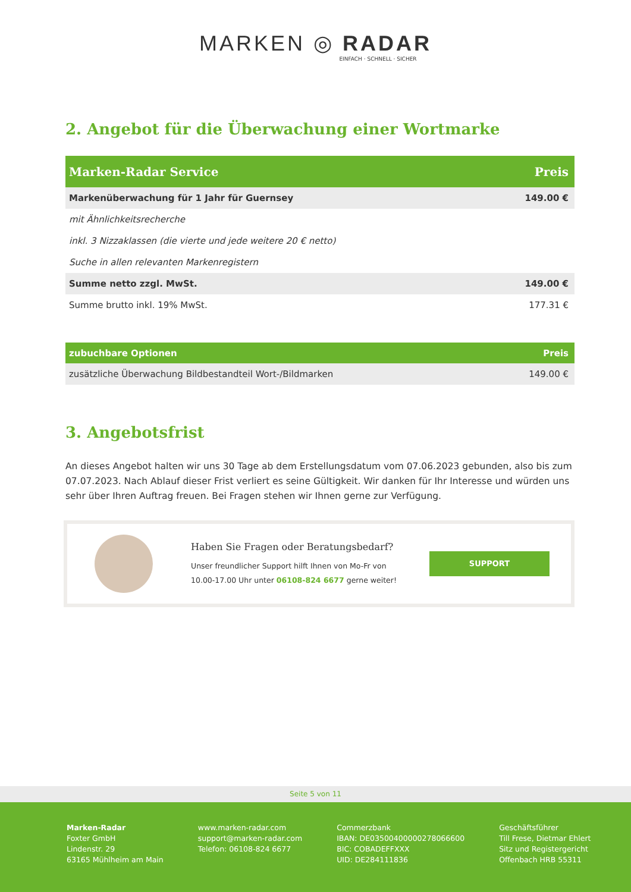MARKEN ◎ RADAR
EINFACH · SCHNELL · SICHER
2. Angebot für die Überwachung einer Wortmarke
| Marken-Radar Service | Preis |
| --- | --- |
| Markenüberwachung für 1 Jahr für Guernsey | 149.00 € |
| mit Ähnlichkeitsrecherche | |
| inkl. 3 Nizzaklassen (die vierte und jede weitere 20 € netto) | |
| Suche in allen relevanten Markenregistern | |
| Summe netto zzgl. MwSt. | 149.00 € |
| Summe brutto inkl. 19% MwSt. | 177.31 € |
| zubuchbare Optionen | Preis |
| --- | --- |
| zusätzliche Überwachung Bildbestandteil Wort-/Bildmarken | 149.00 € |
3. Angebotsfrist
An dieses Angebot halten wir uns 30 Tage ab dem Erstellungsdatum vom 07.06.2023 gebunden, also bis zum 07.07.2023. Nach Ablauf dieser Frist verliert es seine Gültigkeit. Wir danken für Ihr Interesse und würden uns sehr über Ihren Auftrag freuen. Bei Fragen stehen wir Ihnen gerne zur Verfügung.
Haben Sie Fragen oder Beratungsbedarf?
Unser freundlicher Support hilft Ihnen von Mo-Fr von
10.00-17.00 Uhr unter 06108-824 6677 gerne weiter!
SUPPORT
Seite 5 von 11
Marken-Radar
Foxter GmbH
Lindenstr. 29
63165 Mühlheim am Main
www.marken-radar.com
support@marken-radar.com
Telefon: 06108-824 6677
Commerzbank
IBAN: DE03500400000278066600
BIC: COBADEFFXXX
UID: DE284111836
Geschäftsführer
Till Frese, Dietmar Ehlert
Sitz und Registergericht
Offenbach HRB 55311